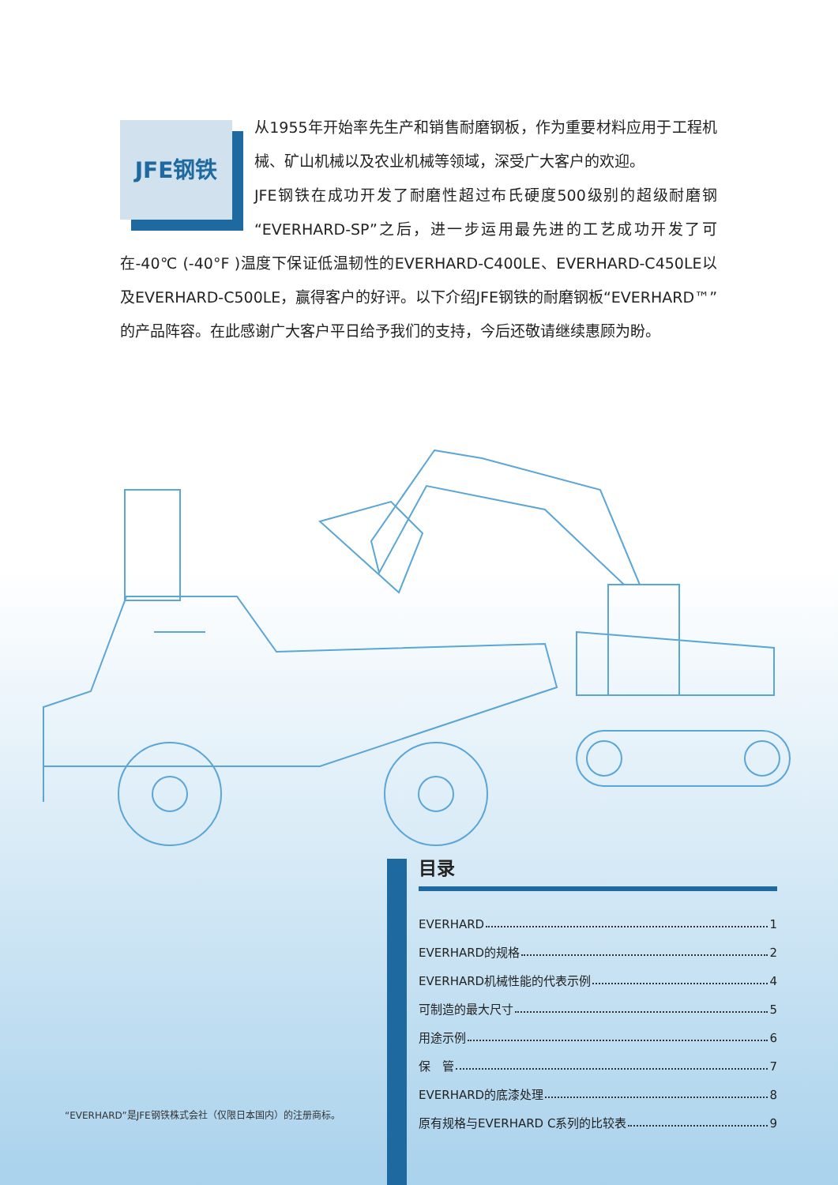JFE钢铁
从1955年开始率先生产和销售耐磨钢板，作为重要材料应用于工程机械、矿山机械以及农业机械等领域，深受广大客户的欢迎。
JFE钢铁在成功开发了耐磨性超过布氏硬度500级别的超级耐磨钢“EVERHARD-SP”之后，进一步运用最先进的工艺成功开发了可在-40℃ (-40°F )温度下保证低温韧性的EVERHARD-C400LE、EVERHARD-C450LE以及EVERHARD-C500LE，赢得客户的好评。以下介绍JFE钢铁的耐磨钢板“EVERHARD™”的产品阵容。在此感谢广大客户平日给予我们的支持，今后还敬请继续惠顾为盼。
目录
EVERHARD 1
EVERHARD的规格 2
EVERHARD机械性能的代表示例 4
可制造的最大尺寸 5
用途示例 6
保　管 7
EVERHARD的底漆处理 8
原有规格与EVERHARD C系列的比较表 9
“EVERHARD”是JFE钢铁株式会社（仅限日本国内）的注册商标。